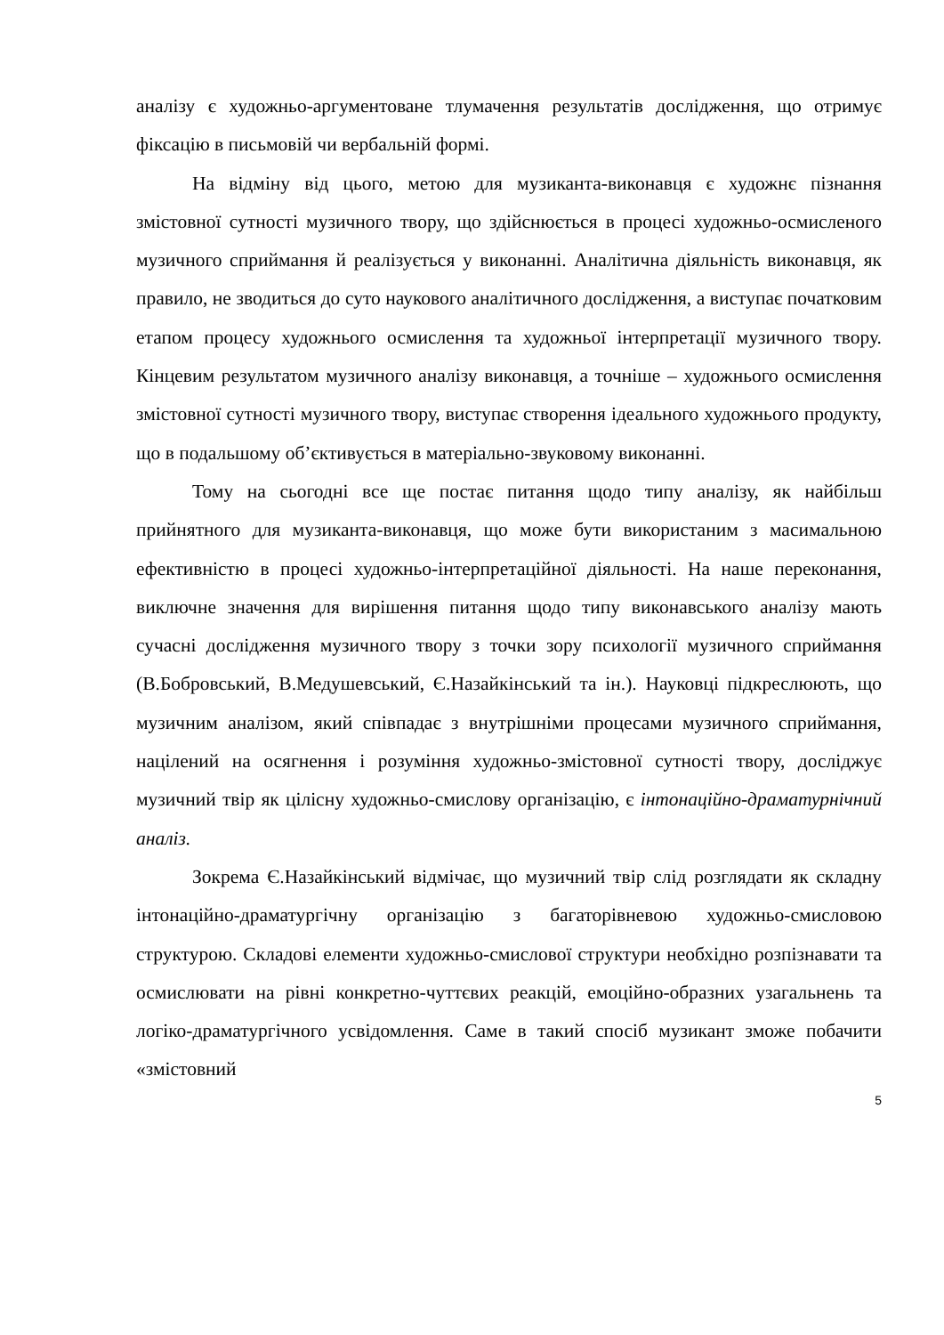аналізу є художньо-аргументоване тлумачення результатів дослідження, що отримує фіксацію в письмовій чи вербальній формі.
На відміну від цього, метою для музиканта-виконавця є художнє пізнання змістовної сутності музичного твору, що здійснюється в процесі художньо-осмисленого музичного сприймання й реалізується у виконанні. Аналітична діяльність виконавця, як правило, не зводиться до суто наукового аналітичного дослідження, а виступає початковим етапом процесу художнього осмислення та художньої інтерпретації музичного твору. Кінцевим результатом музичного аналізу виконавця, а точніше – художнього осмислення змістовної сутності музичного твору, виступає створення ідеального художнього продукту, що в подальшому об’єктивується в матеріально-звуковому виконанні.
Тому на сьогодні все ще постає питання щодо типу аналізу, як найбільш прийнятного для музиканта-виконавця, що може бути використаним з масимальною ефективністю в процесі художньо-інтерпретаційної діяльності. На наше переконання, виключне значення для вирішення питання щодо типу виконавського аналізу мають сучасні дослідження музичного твору з точки зору психології музичного сприймання (В.Бобровський, В.Медушевський, Є.Назайкінський та ін.). Науковці підкреслюють, що музичним аналізом, який співпадає з внутрішніми процесами музичного сприймання, націлений на осягнення і розуміння художньо-змістовної сутності твору, досліджує музичний твір як цілісну художньо-смислову організацію, є інтонаційно-драматурнічний аналіз.
Зокрема Є.Назайкінський відмічає, що музичний твір слід розглядати як складну інтонаційно-драматургічну організацію з багаторівневою художньо-смисловою структурою. Складові елементи художньо-смислової структури необхідно розпізнавати та осмислювати на рівні конкретно-чуттєвих реакцій, емоційно-образних узагальнень та логіко-драматургічного усвідомлення. Саме в такий спосіб музикант зможе побачити «змістовний
5